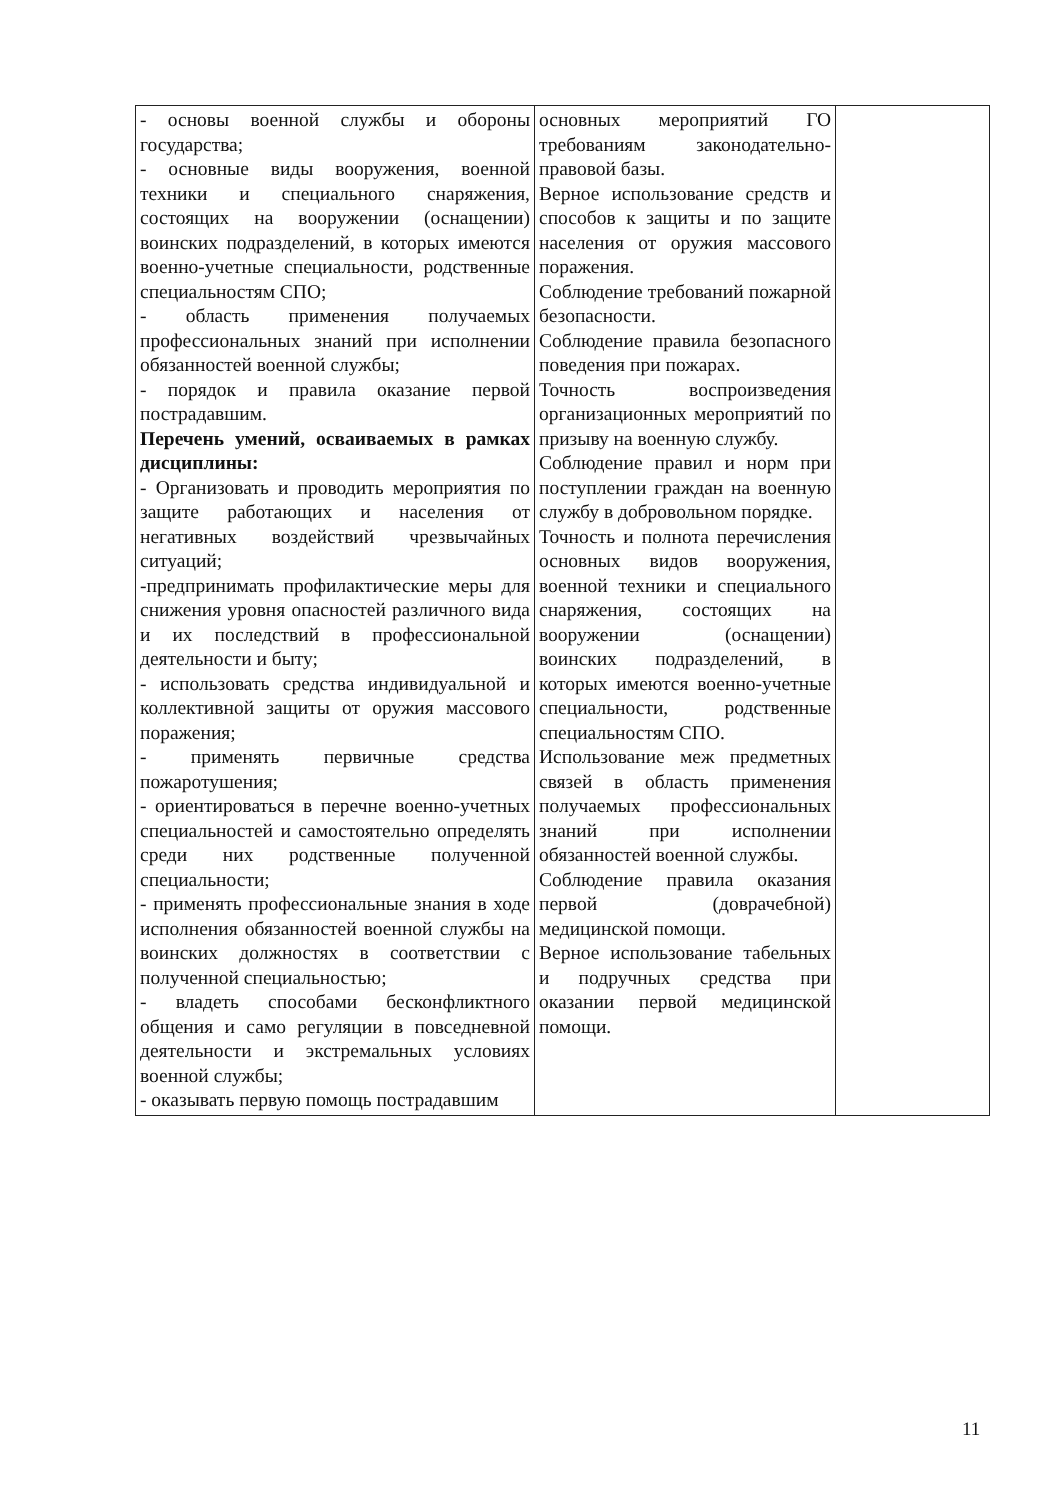| - основы военной службы и обороны государства; - основные виды вооружения, военной техники и специального снаряжения, состоящих на вооружении (оснащении) воинских подразделений, в которых имеются военно-учетные специальности, родственные специальностям СПО; - область применения получаемых профессиональных знаний при исполнении обязанностей военной службы; - порядок и правила оказание первой пострадавшим. Перечень умений, осваиваемых в рамках дисциплины: - Организовать и проводить мероприятия по защите работающих и населения от негативных воздействий чрезвычайных ситуаций; -предпринимать профилактические меры для снижения уровня опасностей различного вида и их последствий в профессиональной деятельности и быту; - использовать средства индивидуальной и коллективной защиты от оружия массового поражения; - применять первичные средства пожаротушения; - ориентироваться в перечне военно-учетных специальностей и самостоятельно определять среди них родственные полученной специальности; - применять профессиональные знания в ходе исполнения обязанностей военной службы на воинских должностях в соответствии с полученной специальностью; - владеть способами бесконфликтного общения и само регуляции в повседневной деятельности и экстремальных условиях военной службы; - оказывать первую помощь пострадавшим | основных мероприятий ГО требованиям законодательно-правовой базы. Верное использование средств и способов к защиты и по защите населения от оружия массового поражения. Соблюдение требований пожарной безопасности. Соблюдение правила безопасного поведения при пожарах. Точность воспроизведения организационных мероприятий по призыву на военную службу. Соблюдение правил и норм при поступлении граждан на военную службу в добровольном порядке. Точность и полнота перечисления основных видов вооружения, военной техники и специального снаряжения, состоящих на вооружении (оснащении) воинских подразделений, в которых имеются военно-учетные специальности, родственные специальностям СПО. Использование меж предметных связей в область применения получаемых профессиональных знаний при исполнении обязанностей военной службы. Соблюдение правила оказания первой (доврачебной) медицинской помощи. Верное использование табельных и подручных средства при оказании первой медицинской помощи. | |
11